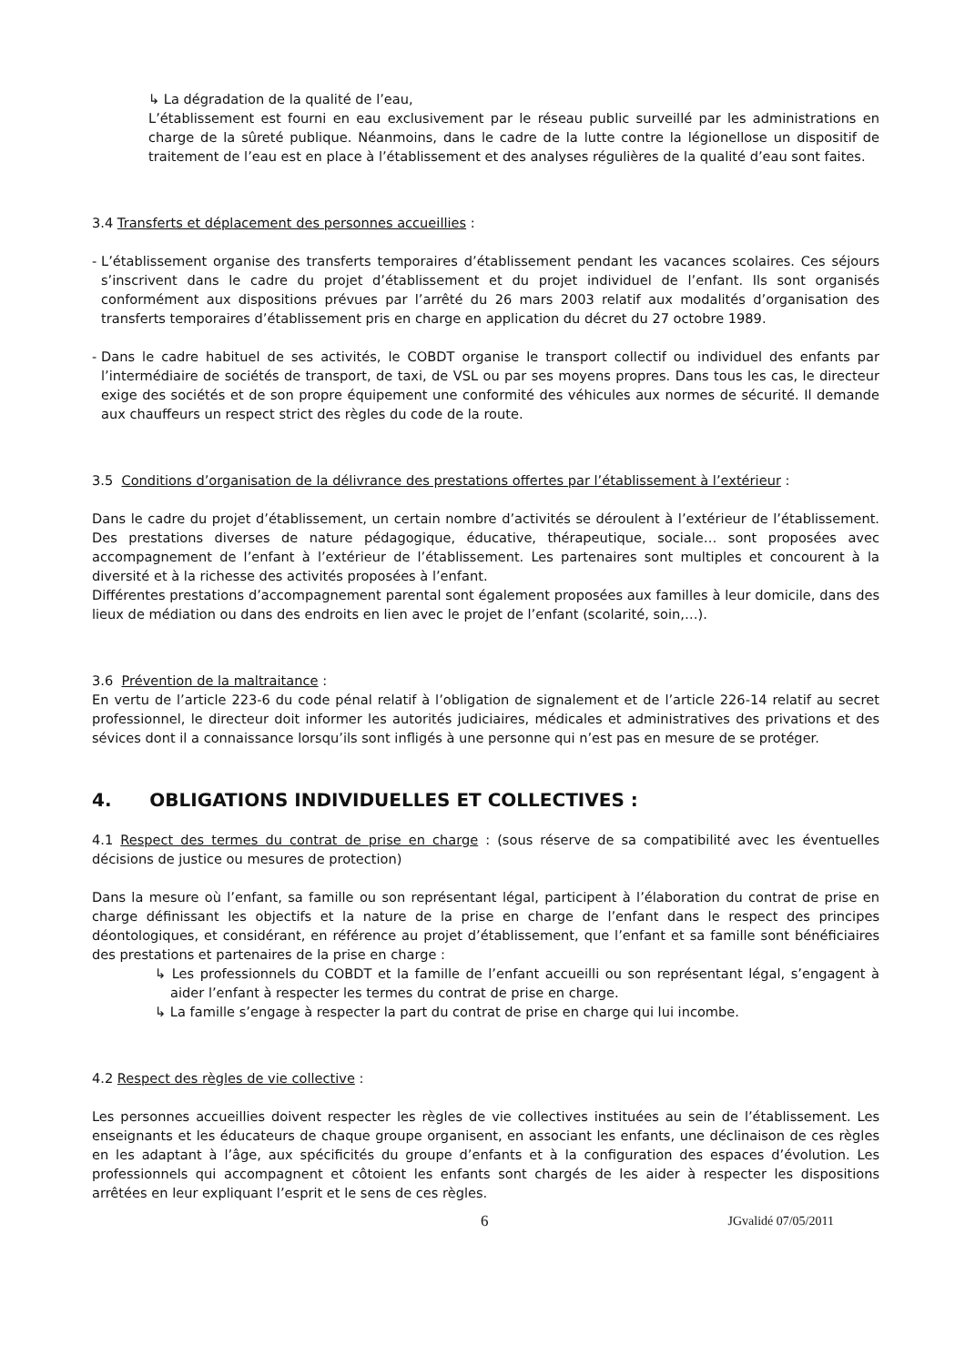↳ La dégradation de la qualité de l’eau,
L’établissement est fourni en eau exclusivement par le réseau public surveillé par les administrations en charge de la sûreté publique. Néanmoins, dans le cadre de la lutte contre la légionellose un dispositif de traitement de l’eau est en place à l’établissement et des analyses régulières de la qualité d’eau sont faites.
3.4 Transferts et déplacement des personnes accueillies :
- L’établissement organise des transferts temporaires d’établissement pendant les vacances scolaires. Ces séjours s’inscrivent dans le cadre du projet d’établissement et du projet individuel de l’enfant. Ils sont organisés conformément aux dispositions prévues par l’arrêté du 26 mars 2003 relatif aux modalités d’organisation des transferts temporaires d’établissement pris en charge en application du décret du 27 octobre 1989.
- Dans le cadre habituel de ses activités, le COBDT organise le transport collectif ou individuel des enfants par l’intermédiaire de sociétés de transport, de taxi, de VSL ou par ses moyens propres. Dans tous les cas, le directeur exige des sociétés et de son propre équipement une conformité des véhicules aux normes de sécurité. Il demande aux chauffeurs un respect strict des règles du code de la route.
3.5 Conditions d’organisation de la délivrance des prestations offertes par l’établissement à l’extérieur :
Dans le cadre du projet d’établissement, un certain nombre d’activités se déroulent à l’extérieur de l’établissement. Des prestations diverses de nature pédagogique, éducative, thérapeutique, sociale… sont proposées avec accompagnement de l’enfant à l’extérieur de l’établissement. Les partenaires sont multiples et concourent à la diversité et à la richesse des activités proposées à l’enfant.
Différentes prestations d’accompagnement parental sont également proposées aux familles à leur domicile, dans des lieux de médiation ou dans des endroits en lien avec le projet de l’enfant (scolarité, soin,…).
3.6 Prévention de la maltraitance :
En vertu de l’article 223-6 du code pénal relatif à l’obligation de signalement et de l’article 226-14 relatif au secret professionnel, le directeur doit informer les autorités judiciaires, médicales et administratives des privations et des sévices dont il a connaissance lorsqu’ils sont infligés à une personne qui n’est pas en mesure de se protéger.
4. OBLIGATIONS INDIVIDUELLES ET COLLECTIVES :
4.1 Respect des termes du contrat de prise en charge : (sous réserve de sa compatibilité avec les éventuelles décisions de justice ou mesures de protection)
Dans la mesure où l’enfant, sa famille ou son représentant légal, participent à l’élaboration du contrat de prise en charge définissant les objectifs et la nature de la prise en charge de l’enfant dans le respect des principes déontologiques, et considérant, en référence au projet d’établissement, que l’enfant et sa famille sont bénéficiaires des prestations et partenaires de la prise en charge :
↳ Les professionnels du COBDT et la famille de l’enfant accueilli ou son représentant légal, s’engagent à aider l’enfant à respecter les termes du contrat de prise en charge.
↳ La famille s’engage à respecter la part du contrat de prise en charge qui lui incombe.
4.2 Respect des règles de vie collective :
Les personnes accueillies doivent respecter les règles de vie collectives instituées au sein de l’établissement. Les enseignants et les éducateurs de chaque groupe organisent, en associant les enfants, une déclinaison de ces règles en les adaptant à l’âge, aux spécificités du groupe d’enfants et à la configuration des espaces d’évolution. Les professionnels qui accompagnent et côtoient les enfants sont chargés de les aider à respecter les dispositions arrêtées en leur expliquant l’esprit et le sens de ces règles.
6 JGvalidé 07/05/2011